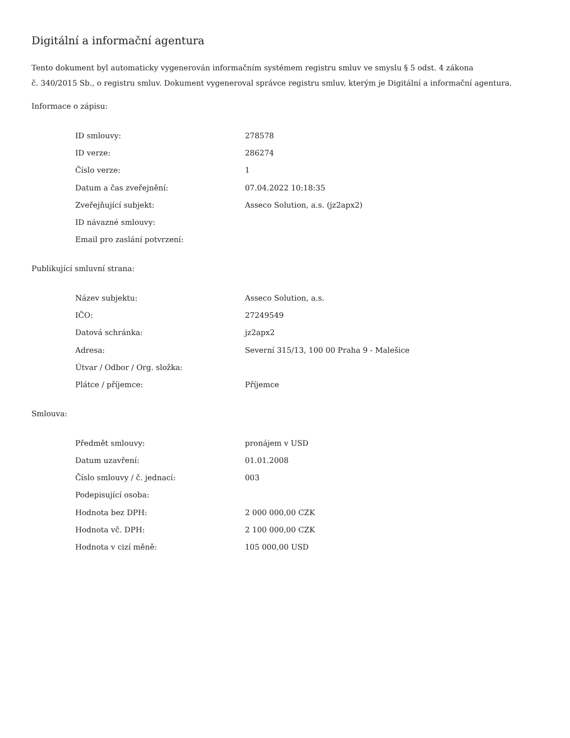Digitální a informační agentura
Tento dokument byl automaticky vygenerován informačním systémem registru smluv ve smyslu § 5 odst. 4 zákona
č. 340/2015 Sb., o registru smluv. Dokument vygeneroval správce registru smluv, kterým je Digitální a informační agentura.
Informace o zápisu:
| ID smlouvy: | 278578 |
| ID verze: | 286274 |
| Číslo verze: | 1 |
| Datum a čas zveřejnění: | 07.04.2022 10:18:35 |
| Zveřejňující subjekt: | Asseco Solution, a.s. (jz2apx2) |
| ID návazné smlouvy: | |
| Email pro zaslání potvrzení: | |
Publikující smluvní strana:
| Název subjektu: | Asseco Solution, a.s. |
| IČO: | 27249549 |
| Datová schránka: | jz2apx2 |
| Adresa: | Severní 315/13, 100 00 Praha 9 - Malešice |
| Útvar / Odbor / Org. složka: | |
| Plátce / příjemce: | Příjemce |
Smlouva:
| Předmět smlouvy: | pronájem v USD |
| Datum uzavření: | 01.01.2008 |
| Číslo smlouvy / č. jednací: | 003 |
| Podepisující osoba: | |
| Hodnota bez DPH: | 2 000 000,00 CZK |
| Hodnota vč. DPH: | 2 100 000,00 CZK |
| Hodnota v cizí měně: | 105 000,00 USD |